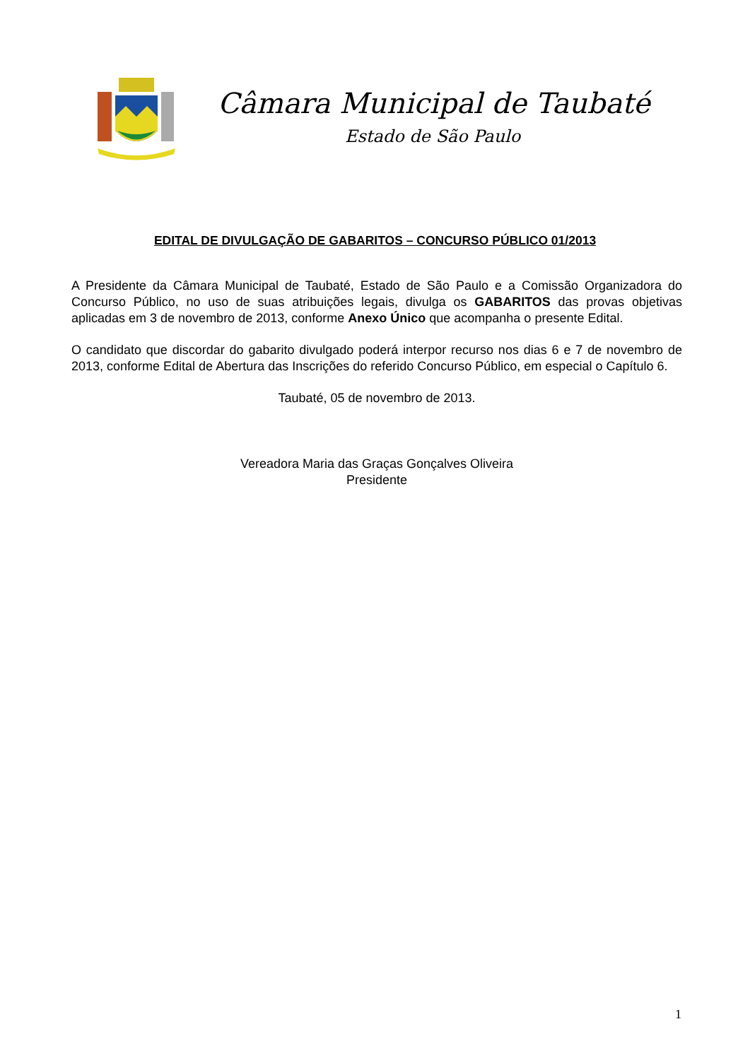Câmara Municipal de Taubaté
Estado de São Paulo
EDITAL DE DIVULGAÇÃO DE GABARITOS – CONCURSO PÚBLICO 01/2013
A Presidente da Câmara Municipal de Taubaté, Estado de São Paulo e a Comissão Organizadora do Concurso Público, no uso de suas atribuições legais, divulga os GABARITOS das provas objetivas aplicadas em 3 de novembro de 2013, conforme Anexo Único que acompanha o presente Edital.
O candidato que discordar do gabarito divulgado poderá interpor recurso nos dias 6 e 7 de novembro de 2013, conforme Edital de Abertura das Inscrições do referido Concurso Público, em especial o Capítulo 6.
Taubaté, 05 de novembro de 2013.
Vereadora Maria das Graças Gonçalves Oliveira
Presidente
1